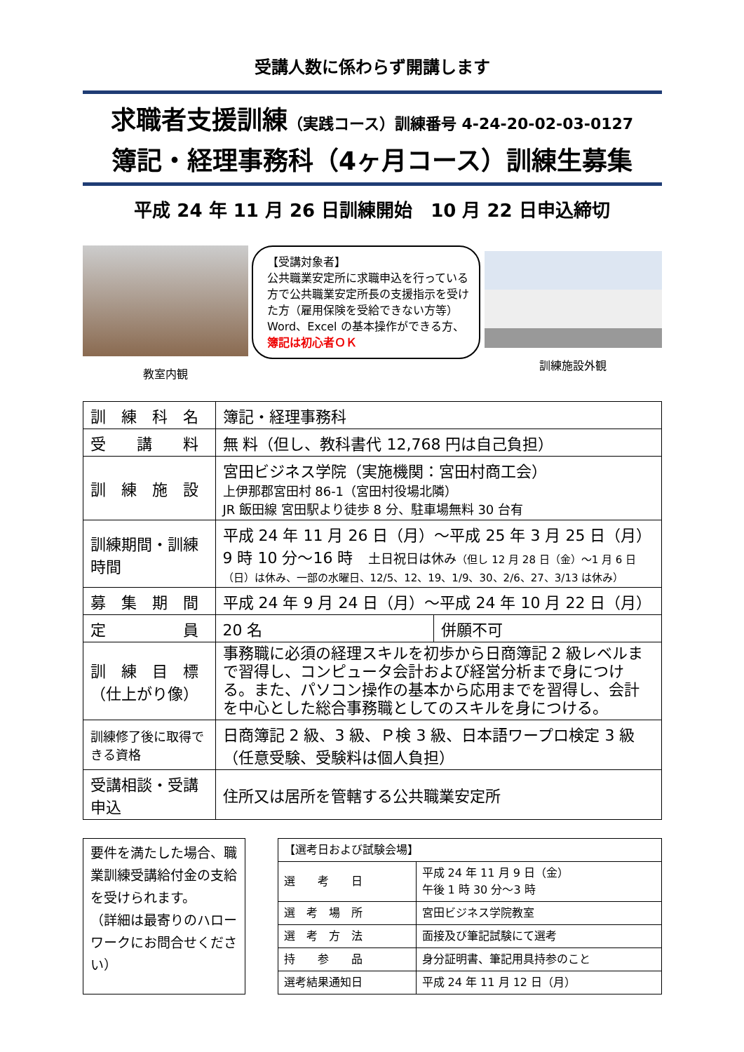受講人数に係わらず開講します
求職者支援訓練（実践コース）訓練番号 4-24-20-02-03-0127
簿記・経理事務科（4ヶ月コース）訓練生募集
平成 24 年 11 月 26 日訓練開始　10 月 22 日申込締切
教室内観
【受講対象者】
公共職業安定所に求職申込を行っている方で公共職業安定所長の支援指示を受けた方（雇用保険を受給できない方等）
Word、Excel の基本操作ができる方、簿記は初心者ＯＫ
訓練施設外観
| 訓 練 科 名 | 簿記・経理事務科 | |
| 受 講 料 | 無 料（但し、教科書代 12,768 円は自己負担） | |
| 訓 練 施 設 | 宮田ビジネス学院（実施機関：宮田村商工会） 上伊那郡宮田村 86-1（宮田村役場北隣） JR 飯田線 宮田駅より徒歩 8 分、駐車場無料 30 台有 | |
| 訓練期間・訓練時間 | 平成 24 年 11 月 26 日（月）～平成 25 年 3 月 25 日（月） 9 時 10 分～16 時 土日祝日は休み （但し 12 月 28 日（金）～1 月 6 日（日）は休み、一部の水曜日、12/5、12、19、1/9、30、2/6、27、3/13 は休み） | |
| 募 集 期 間 | 平成 24 年 9 月 24 日（月）～平成 24 年 10 月 22 日（月） | |
| 定 員 | 20 名 | 併願不可 |
| 訓 練 目 標 （仕上がり像） | 事務職に必須の経理スキルを初歩から日商簿記 2 級レベルまで習得し、コンピュータ会計および経営分析まで身につける。また、パソコン操作の基本から応用までを習得し、会計を中心とした総合事務職としてのスキルを身につける。 | |
| 訓練修了後に取得できる資格 | 日商簿記 2 級、3 級、Ｐ検 3 級、日本語ワープロ検定 3 級（任意受験、受験料は個人負担） | |
| 受講相談・受講申込 | 住所又は居所を管轄する公共職業安定所 | |
要件を満たした場合、職業訓練受講給付金の支給を受けられます。
（詳細は最寄りのハローワークにお問合せください）
| 【選考日および試験会場】 | |
| 選 考 日 | 平成 24 年 11 月 9 日（金） 午後 1 時 30 分～3 時 |
| 選 考 場 所 | 宮田ビジネス学院教室 |
| 選 考 方 法 | 面接及び筆記試験にて選考 |
| 持 参 品 | 身分証明書、筆記用具持参のこと |
| 選考結果通知日 | 平成 24 年 11 月 12 日（月） |